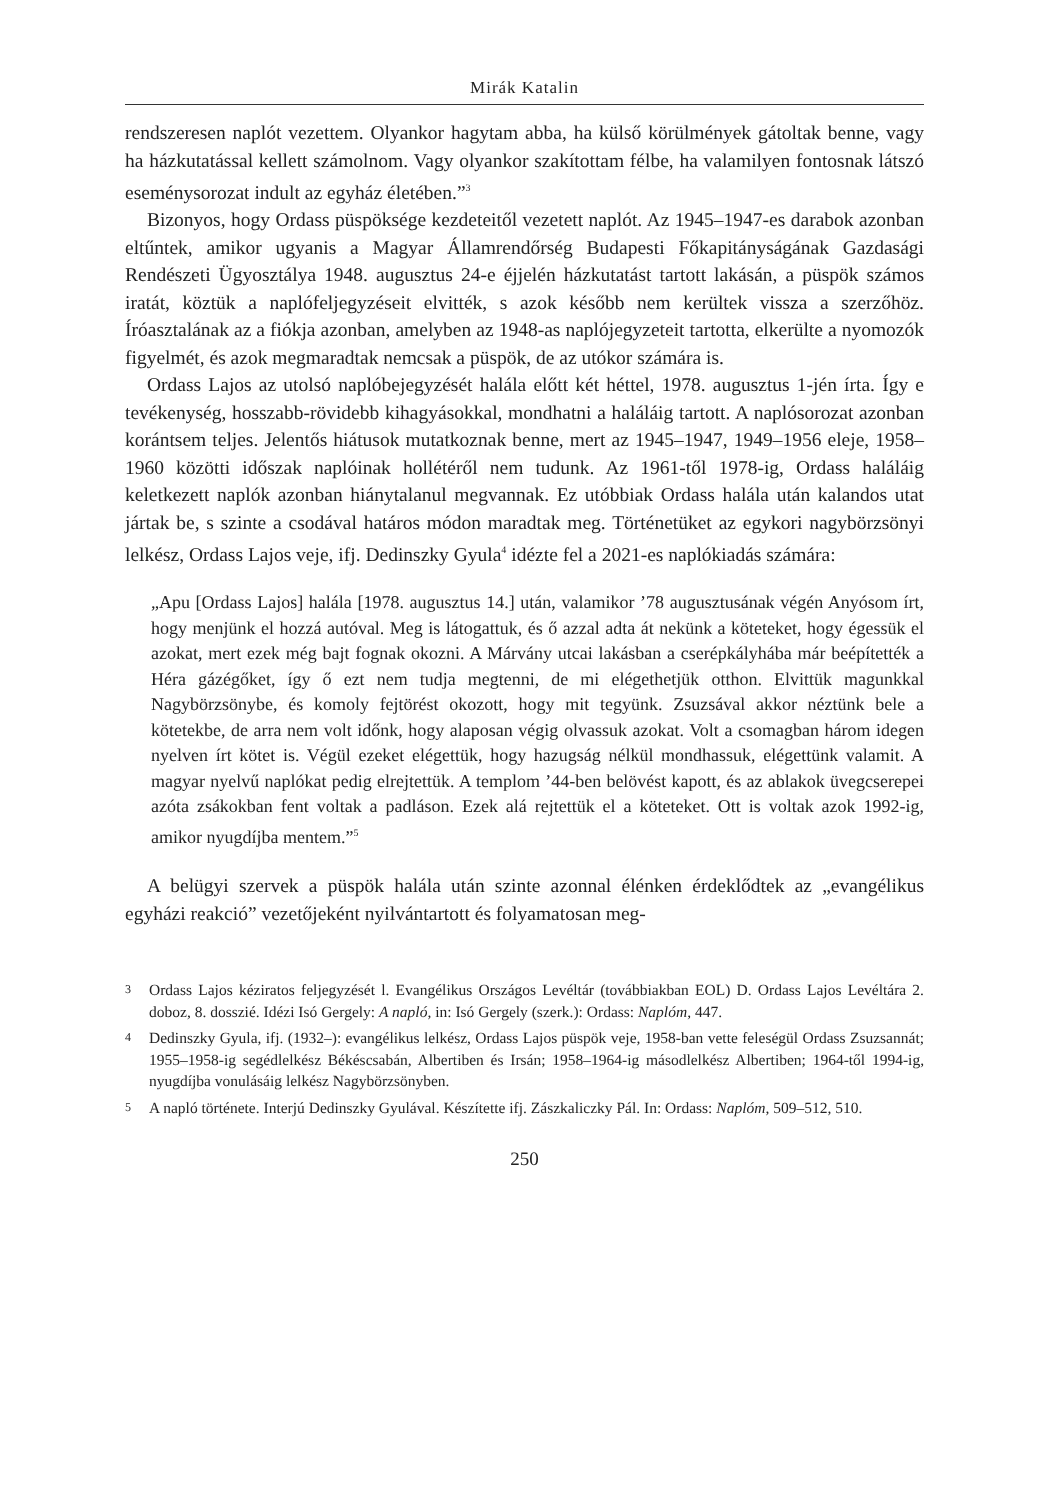Mirák Katalin
rendszeresen naplót vezettem. Olyankor hagytam abba, ha külső körülmények gátoltak benne, vagy ha házkutatással kellett számolnom. Vagy olyankor szakítottam félbe, ha valamilyen fontosnak látszó eseménysorozat indult az egyház életében.”<sup>3</sup>
Bizonyos, hogy Ordass püspöksége kezdeteitől vezetett naplót. Az 1945–1947-es darabok azonban eltűntek, amikor ugyanis a Magyar Államrendőrség Budapesti Főkapitányságának Gazdasági Rendészeti Ügyosztálya 1948. augusztus 24-e éjjelén házkutatást tartott lakásán, a püspök számos iratát, köztük a naplófeljegyzéseit elvitték, s azok később nem kerültek vissza a szerzőhöz. Íróasztalának az a fiókja azonban, amelyben az 1948-as naplójegyzeteit tartotta, elkerülte a nyomozók figyelmét, és azok megmaradtak nemcsak a püspök, de az utókor számára is.
Ordass Lajos az utolsó naplóbejegyzését halála előtt két héttel, 1978. augusztus 1-jén írta. Így e tevékenység, hosszabb-rövidebb kihagyásokkal, mondhatni a haláláig tartott. A naplósorozat azonban korántsem teljes. Jelentős hiátusok mutatkoznak benne, mert az 1945–1947, 1949–1956 eleje, 1958–1960 közötti időszak naplóinak hollétéről nem tudunk. Az 1961-től 1978-ig, Ordass haláláig keletkezett naplók azonban hiánytalanul megvannak. Ez utóbbiak Ordass halála után kalandos utat jártak be, s szinte a csodával határos módon maradtak meg. Történetüket az egykori nagybörzsönyi lelkész, Ordass Lajos veje, ifj. Dedinszky Gyula<sup>4</sup> idézte fel a 2021-es naplókiadás számára:
„Apu [Ordass Lajos] halála [1978. augusztus 14.] után, valamikor ’78 augusztusának végén Anyósom írt, hogy menjünk el hozzá autóval. Meg is látogattuk, és ő azzal adta át nekünk a köteteket, hogy égessük el azokat, mert ezek még bajt fognak okozni. A Márvány utcai lakásban a cserépkályhába már beépítették a Héra gázégőket, így ő ezt nem tudja megtenni, de mi elégethetjük otthon. Elvittük magunkkal Nagybörzsönybe, és komoly fejtörést okozott, hogy mit tegyünk. Zsuzsával akkor néztünk bele a kötetekbe, de arra nem volt időnk, hogy alaposan végig olvassuk azokat. Volt a csomagban három idegen nyelven írt kötet is. Végül ezeket elégettük, hogy hazugság nélkül mondhassuk, elégettünk valamit. A magyar nyelvű naplókat pedig elrejtettük. A templom ’44-ben belövést kapott, és az ablakok üvegcserepei azóta zsákokban fent voltak a padláson. Ezek alá rejtettük el a köteteket. Ott is voltak azok 1992-ig, amikor nyugdíjba mentem.”<sup>5</sup>
A belügyi szervek a püspök halála után szinte azonnal élénken érdeklődtek az „evangélikus egyházi reakció” vezetőjeként nyilvántartott és folyamatosan meg-
3
Ordass Lajos kéziratos feljegyzését l. Evangélikus Országos Levéltár (továbbiakban EOL) D. Ordass Lajos Levéltára 2. doboz, 8. dosszié. Idézi Isó Gergely: A napló, in: Isó Gergely (szerk.): Ordass: Naplóm, 447.
4
Dedinszky Gyula, ifj. (1932–): evangélikus lelkész, Ordass Lajos püspök veje, 1958-ban vette feleségül Ordass Zsuzsannát; 1955–1958-ig segédlelkész Békéscsabán, Albertiben és Irsán; 1958–1964-ig másodlelkész Albertiben; 1964-től 1994-ig, nyugdíjba vonulásáig lelkész Nagybörzsönyben.
5
A napló története. Interjú Dedinszky Gyulával. Készítette ifj. Zászkaliczky Pál. In: Ordass: Naplóm, 509–512, 510.
250